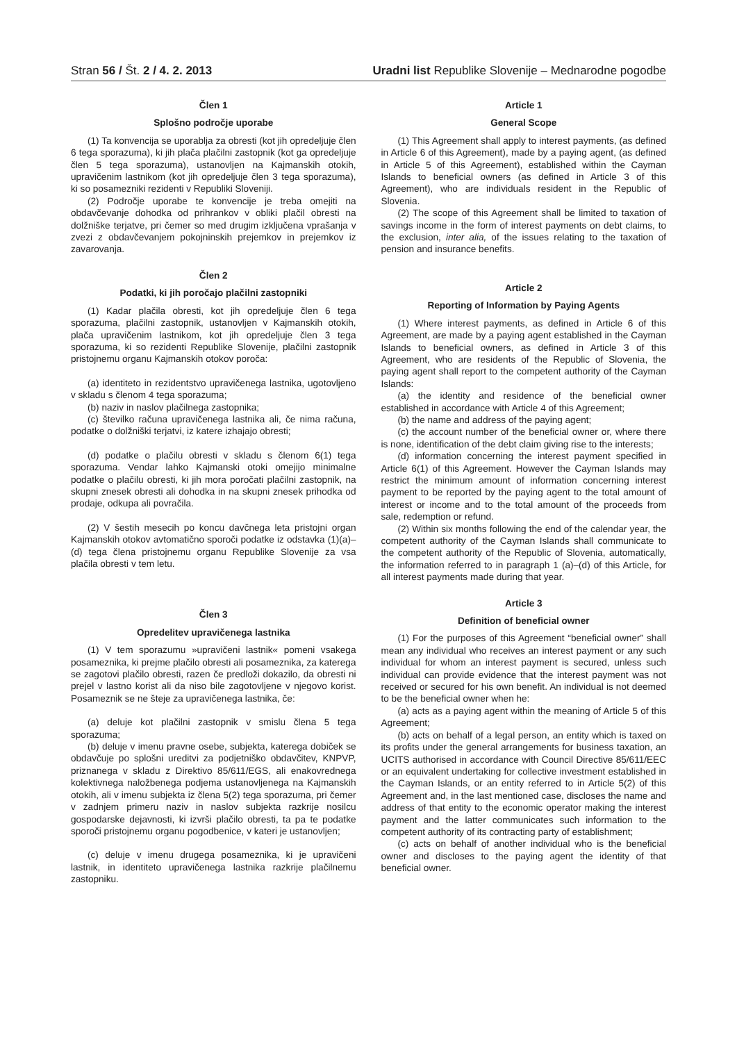Stran 56 / Št. 2 / 4. 2. 2013 Uradni list Republike Slovenije – Mednarodne pogodbe
Člen 1
Splošno področje uporabe
(1) Ta konvencija se uporablja za obresti (kot jih opredeljuje člen 6 tega sporazuma), ki jih plača plačilni zastopnik (kot ga opredeljuje člen 5 tega sporazuma), ustanovljen na Kajmanskih otokih, upravičenim lastnikom (kot jih opredeljuje člen 3 tega sporazuma), ki so posamezniki rezidenti v Republiki Sloveniji.
(2) Področje uporabe te konvencije je treba omejiti na obdavčevanje dohodka od prihrankov v obliki plačil obresti na dolžniške terjatve, pri čemer so med drugim izključena vprašanja v zvezi z obdavčevanjem pokojninskih prejemkov in prejemkov iz zavarovanja.
Člen 2
Podatki, ki jih poročajo plačilni zastopniki
(1) Kadar plačila obresti, kot jih opredeljuje člen 6 tega sporazuma, plačilni zastopnik, ustanovljen v Kajmanskih otokih, plača upravičenim lastnikom, kot jih opredeljuje člen 3 tega sporazuma, ki so rezidenti Republike Slovenije, plačilni zastopnik pristojnemu organu Kajmanskih otokov poroča:
(a) identiteto in rezidentstvo upravičenega lastnika, ugotovljeno v skladu s členom 4 tega sporazuma;
(b) naziv in naslov plačilnega zastopnika;
(c) številko računa upravičenega lastnika ali, če nima računa, podatke o dolžniški terjatvi, iz katere izhajajo obresti;
(d) podatke o plačilu obresti v skladu s členom 6(1) tega sporazuma. Vendar lahko Kajmanski otoki omejijo minimalne podatke o plačilu obresti, ki jih mora poročati plačilni zastopnik, na skupni znesek obresti ali dohodka in na skupni znesek prihodka od prodaje, odkupa ali povračila.
(2) V šestih mesecih po koncu davčnega leta pristojni organ Kajmanskih otokov avtomatično sporoči podatke iz odstavka (1)(a)–(d) tega člena pristojnemu organu Republike Slovenije za vsa plačila obresti v tem letu.
Člen 3
Opredelitev upravičenega lastnika
(1) V tem sporazumu »upravičeni lastnik« pomeni vsakega posameznika, ki prejme plačilo obresti ali posameznika, za katerega se zagotovi plačilo obresti, razen če predloži dokazilo, da obresti ni prejel v lastno korist ali da niso bile zagotovljene v njegovo korist. Posameznik se ne šteje za upravičenega lastnika, če:
(a) deluje kot plačilni zastopnik v smislu člena 5 tega sporazuma;
(b) deluje v imenu pravne osebe, subjekta, katerega dobiček se obdavčuje po splošni ureditvi za podjetniško obdavčitev, KNPVP, priznanega v skladu z Direktivo 85/611/EGS, ali enakovrednega kolektivnega naložbenega podjema ustanovljenega na Kajmanskih otokih, ali v imenu subjekta iz člena 5(2) tega sporazuma, pri čemer v zadnjem primeru naziv in naslov subjekta razkrije nosilcu gospodarske dejavnosti, ki izvrši plačilo obresti, ta pa te podatke sporoči pristojnemu organu pogodbenice, v kateri je ustanovljen;
(c) deluje v imenu drugega posameznika, ki je upravičeni lastnik, in identiteto upravičenega lastnika razkrije plačilnemu zastopniku.
Article 1
General Scope
(1) This Agreement shall apply to interest payments, (as defined in Article 6 of this Agreement), made by a paying agent, (as defined in Article 5 of this Agreement), established within the Cayman Islands to beneficial owners (as defined in Article 3 of this Agreement), who are individuals resident in the Republic of Slovenia.
(2) The scope of this Agreement shall be limited to taxation of savings income in the form of interest payments on debt claims, to the exclusion, inter alia, of the issues relating to the taxation of pension and insurance benefits.
Article 2
Reporting of Information by Paying Agents
(1) Where interest payments, as defined in Article 6 of this Agreement, are made by a paying agent established in the Cayman Islands to beneficial owners, as defined in Article 3 of this Agreement, who are residents of the Republic of Slovenia, the paying agent shall report to the competent authority of the Cayman Islands:
(a) the identity and residence of the beneficial owner established in accordance with Article 4 of this Agreement;
(b) the name and address of the paying agent;
(c) the account number of the beneficial owner or, where there is none, identification of the debt claim giving rise to the interests;
(d) information concerning the interest payment specified in Article 6(1) of this Agreement. However the Cayman Islands may restrict the minimum amount of information concerning interest payment to be reported by the paying agent to the total amount of interest or income and to the total amount of the proceeds from sale, redemption or refund.
(2) Within six months following the end of the calendar year, the competent authority of the Cayman Islands shall communicate to the competent authority of the Republic of Slovenia, automatically, the information referred to in paragraph 1 (a)–(d) of this Article, for all interest payments made during that year.
Article 3
Definition of beneficial owner
(1) For the purposes of this Agreement “beneficial owner” shall mean any individual who receives an interest payment or any such individual for whom an interest payment is secured, unless such individual can provide evidence that the interest payment was not received or secured for his own benefit. An individual is not deemed to be the beneficial owner when he:
(a) acts as a paying agent within the meaning of Article 5 of this Agreement;
(b) acts on behalf of a legal person, an entity which is taxed on its profits under the general arrangements for business taxation, an UCITS authorised in accordance with Council Directive 85/611/EEC or an equivalent undertaking for collective investment established in the Cayman Islands, or an entity referred to in Article 5(2) of this Agreement and, in the last mentioned case, discloses the name and address of that entity to the economic operator making the interest payment and the latter communicates such information to the competent authority of its contracting party of establishment;
(c) acts on behalf of another individual who is the beneficial owner and discloses to the paying agent the identity of that beneficial owner.